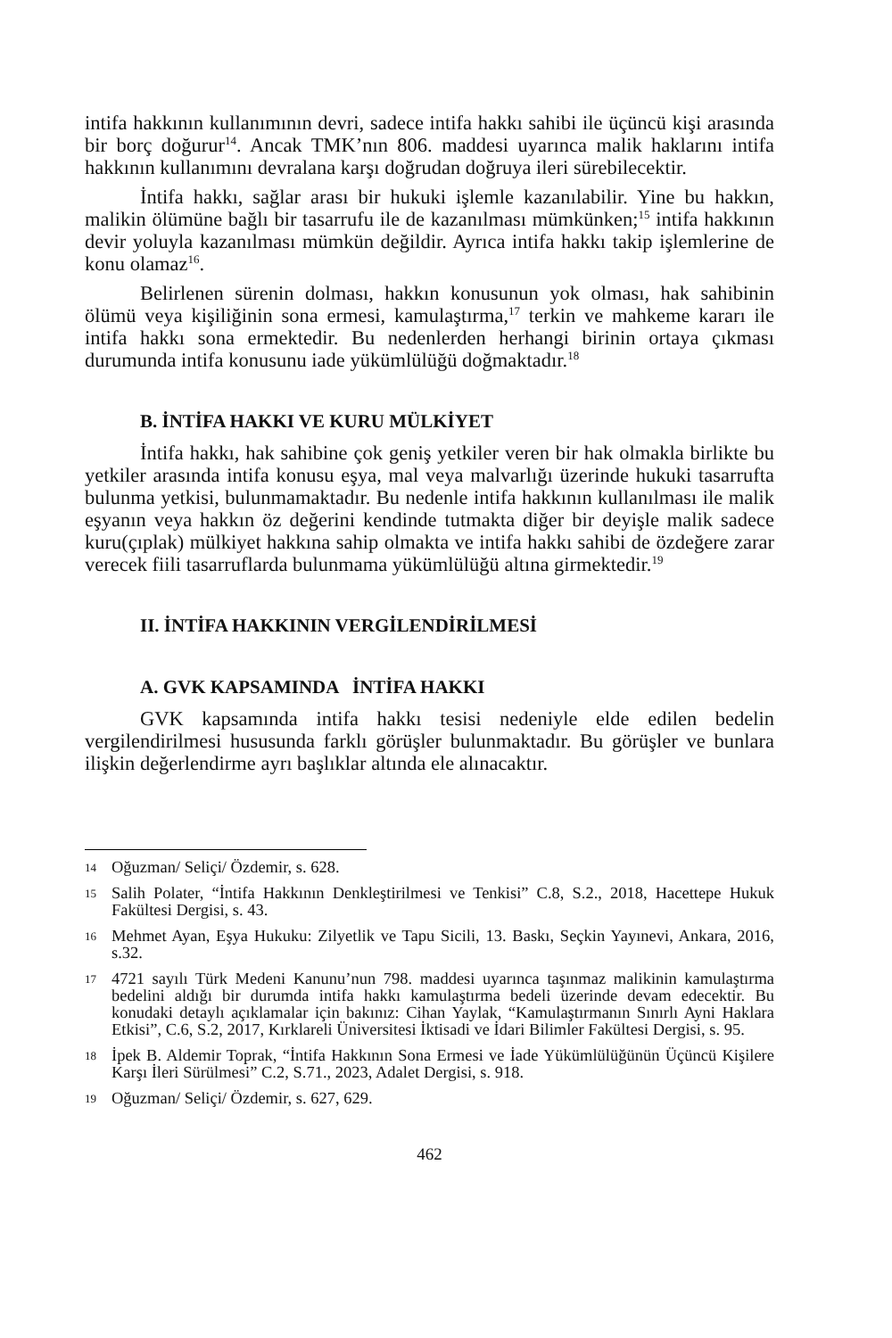intifa hakkının kullanımının devri, sadece intifa hakkı sahibi ile üçüncü kişi arasında bir borç doğurur<sup>14</sup>. Ancak TMK’nın 806. maddesi uyarınca malik haklarını intifa hakkının kullanımını devralana karşı doğrudan doğruya ileri sürebilecektir.
İntifa hakkı, sağlar arası bir hukuki işlemle kazanılabilir. Yine bu hakkın, malikin ölümüne bağlı bir tasarrufu ile de kazanılması mümkünken;<sup>15</sup> intifa hakkının devir yoluyla kazanılması mümkün değildir. Ayrıca intifa hakkı takip işlemlerine de konu olamaz<sup>16</sup>.
Belirlenen sürenin dolması, hakkın konusunun yok olması, hak sahibinin ölümü veya kişiliğinin sona ermesi, kamulaştırma,<sup>17</sup> terkin ve mahkeme kararı ile intifa hakkı sona ermektedir. Bu nedenlerden herhangi birinin ortaya çıkması durumunda intifa konusunu iade yükümlülüğü doğmaktadır.<sup>18</sup>
B. İNTİFA HAKKI VE KURU MÜLKİYET
İntifa hakkı, hak sahibine çok geniş yetkiler veren bir hak olmakla birlikte bu yetkiler arasında intifa konusu eşya, mal veya malvarlığı üzerinde hukuki tasarrufta bulunma yetkisi, bulunmamaktadır. Bu nedenle intifa hakkının kullanılması ile malik eşyanın veya hakkın öz değerini kendinde tutmakta diğer bir deyişle malik sadece kuru(çıplak) mülkiyet hakkına sahip olmakta ve intifa hakkı sahibi de özdeğere zarar verecek fiili tasarruflarda bulunmama yükümlülüğü altına girmektedir.<sup>19</sup>
II. İNTİFA HAKKININ VERGİLENDİRİLMESİ
A. GVK KAPSAMINDA İNTİFA HAKKI
GVK kapsamında intifa hakkı tesisi nedeniyle elde edilen bedelin vergilendirilmesi hususunda farklı görüşler bulunmaktadır. Bu görüşler ve bunlara ilişkin değerlendirme ayrı başlıklar altında ele alınacaktır.
14 Oğuzman/ Seliçi/ Özdemir, s. 628.
15 Salih Polater, “İntifa Hakkının Denkleştirilmesi ve Tenkisi” C.8, S.2., 2018, Hacettepe Hukuk Fakültesi Dergisi, s. 43.
16 Mehmet Ayan, Eşya Hukuku: Zilyetlik ve Tapu Sicili, 13. Baskı, Seçkin Yayınevi, Ankara, 2016, s.32.
17 4721 sayılı Türk Medeni Kanunu’nun 798. maddesi uyarınca taşınmaz malikinin kamulaştırma bedelini aldığı bir durumda intifa hakkı kamulaştırma bedeli üzerinde devam edecektir. Bu konudaki detaylı açıklamalar için bakınız: Cihan Yaylak, “Kamulaştırmanın Sınırlı Ayni Haklara Etkisi”, C.6, S.2, 2017, Kırklareli Üniversitesi İktisadi ve İdari Bilimler Fakültesi Dergisi, s. 95.
18 İpek B. Aldemir Toprak, “İntifa Hakkının Sona Ermesi ve İade Yükümlülüğünün Üçüncü Kişilere Karşı İleri Sürülmesi” C.2, S.71., 2023, Adalet Dergisi, s. 918.
19 Oğuzman/ Seliçi/ Özdemir, s. 627, 629.
462